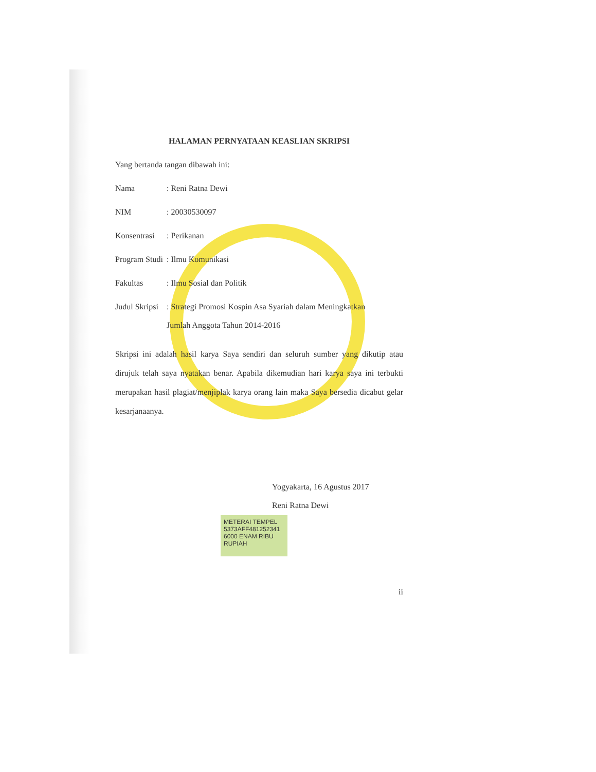HALAMAN PERNYATAAN KEASLIAN SKRIPSI
Yang bertanda tangan dibawah ini:
Nama: Reni Ratna Dewi
NIM: 20030530097
Konsentrasi: Perikanan
Program Studi: Ilmu Komunikasi
Fakultas: Ilmu Sosial dan Politik
Judul Skripsi: Strategi Promosi Kospin Asa Syariah dalam Meningkatkan
Jumlah Anggota Tahun 2014-2016
Skripsi ini adalah hasil karya Saya sendiri dan seluruh sumber yang dikutip atau dirujuk telah saya nyatakan benar. Apabila dikemudian hari karya saya ini terbukti merupakan hasil plagiat/menjiplak karya orang lain maka Saya bersedia dicabut gelar kesarjanaanya.
Yogyakarta, 16 Agustus 2017
Reni Ratna Dewi
METERAI TEMPEL 5373AFF481252341 6000 ENAM RIBU RUPIAH
ii